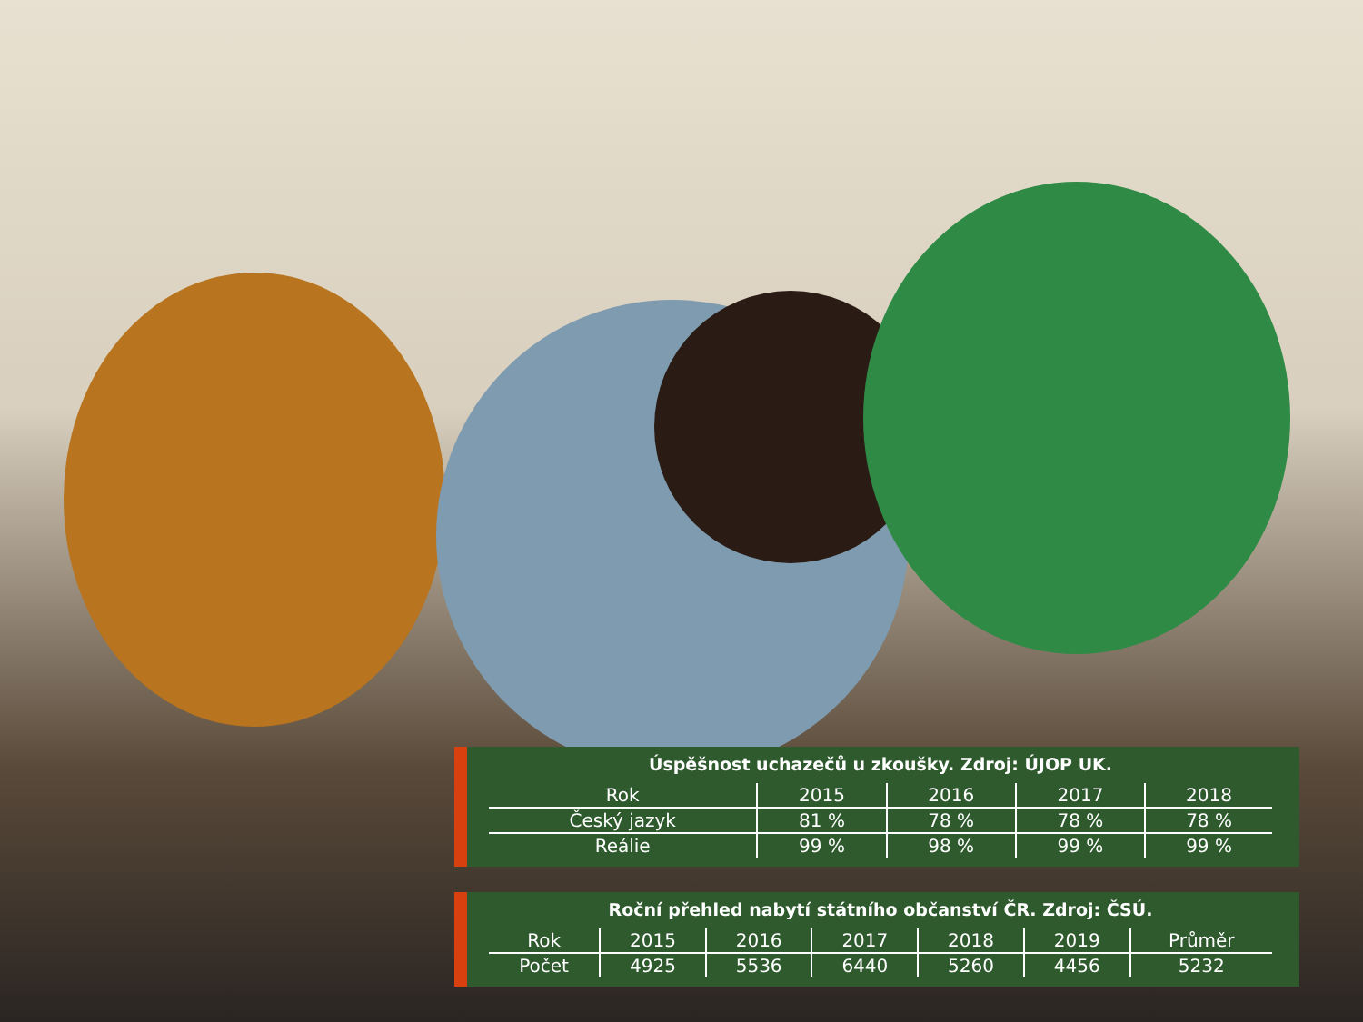Úspěšnost uchazečů u zkoušky. Zdroj: ÚJOP UK.
| Rok | 2015 | 2016 | 2017 | 2018 |
| --- | --- | --- | --- | --- |
| Český jazyk | 81 % | 78 % | 78 % | 78 % |
| Reálie | 99 % | 98 % | 99 % | 99 % |
Roční přehled nabytí státního občanství ČR. Zdroj: ČSÚ.
| Rok | 2015 | 2016 | 2017 | 2018 | 2019 | Průměr |
| --- | --- | --- | --- | --- | --- | --- |
| Počet | 4925 | 5536 | 6440 | 5260 | 4456 | 5232 |